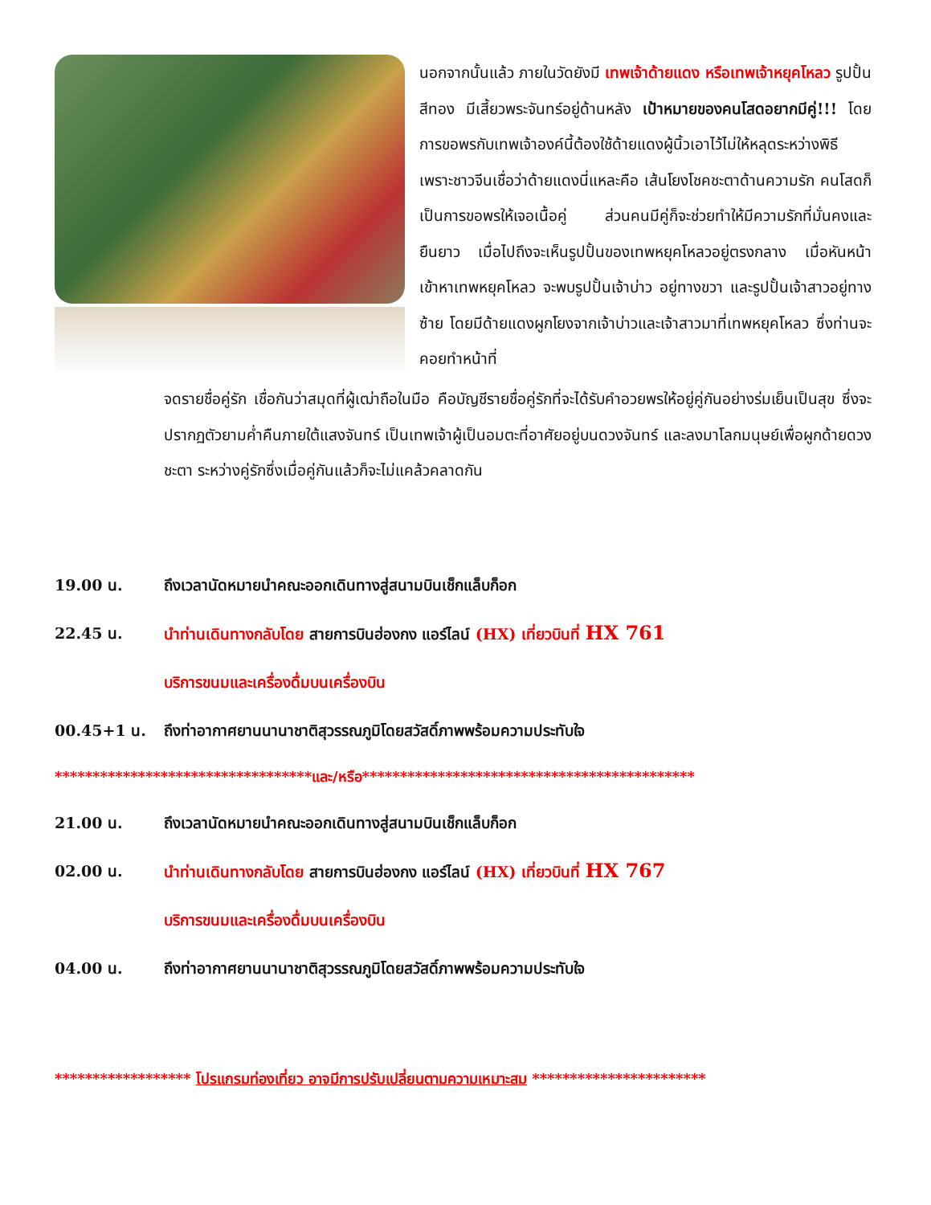นอกจากนั้นแล้ว ภายในวัดยังมี เทพเจ้าด้ายแดง หรือเทพเจ้าหยุคโหลว รูปปั้นสีทอง มีเสี้ยวพระจันทร์อยู่ด้านหลัง เป้าหมายของคนโสดอยากมีคู่!!! โดยการขอพรกับเทพเจ้าองค์นี้ต้องใช้ด้ายแดงผู้นิ้วเอาไว้ไม่ให้หลุดระหว่างพิธี เพราะชาวจีนเชื่อว่าด้ายแดงนี่แหละคือ เส้นโยงโชคชะตาด้านความรัก คนโสดก็เป็นการขอพรให้เจอเนื้อคู่ ส่วนคนมีคู่ก็จะช่วยทำให้มีความรักที่มั่นคงและยืนยาว เมื่อไปถึงจะเห็นรูปปั้นของเทพหยุคโหลวอยู่ตรงกลาง เมื่อหันหน้าเข้าหาเทพหยุคโหลว จะพบรูปปั้นเจ้าบ่าว อยู่ทางขวา และรูปปั้นเจ้าสาวอยู่ทางซ้าย โดยมีด้ายแดงผูกโยงจากเจ้าบ่าวและเจ้าสาวมาที่เทพหยุคโหลว ซึ่งท่านจะคอยทำหน้าที่
จดรายชื่อคู่รัก เชื่อกันว่าสมุดที่ผู้เฒ่าถือในมือ คือบัญชีรายชื่อคู่รักที่จะได้รับคำอวยพรให้อยู่คู่กันอย่างร่มเย็นเป็นสุข ซึ่งจะปรากฏตัวยามค่ำคืนภายใต้แสงจันทร์ เป็นเทพเจ้าผู้เป็นอมตะที่อาศัยอยู่บนดวงจันทร์ และลงมาโลกมนุษย์เพื่อผูกด้ายดวงชะตา ระหว่างคู่รักซึ่งเมื่อคู่กันแล้วก็จะไม่แคล้วคลาดกัน
19.00 น. ถึงเวลานัดหมายนำคณะออกเดินทางสู่สนามบินเช็กแล็บก็อก
22.45 น. นำท่านเดินทางกลับโดย สายการบินฮ่องกง แอร์ไลน์ (HX) เที่ยวบินที่ HX 761
บริการขนมและเครื่องดื่มบนเครื่องบิน
00.45+1 น. ถึงท่าอากาศยานนานาชาติสุวรรณภูมิโดยสวัสดิ์ภาพพร้อมความประทับใจ
**********************************และ/หรือ********************************************
21.00 น. ถึงเวลานัดหมายนำคณะออกเดินทางสู่สนามบินเช็กแล็บก็อก
02.00 น. นำท่านเดินทางกลับโดย สายการบินฮ่องกง แอร์ไลน์ (HX) เที่ยวบินที่ HX 767
บริการขนมและเครื่องดื่มบนเครื่องบิน
04.00 น. ถึงท่าอากาศยานนานาชาติสุวรรณภูมิโดยสวัสดิ์ภาพพร้อมความประทับใจ
****************** โปรแกรมท่องเที่ยว อาจมีการปรับเปลี่ยนตามความเหมาะสม ***********************